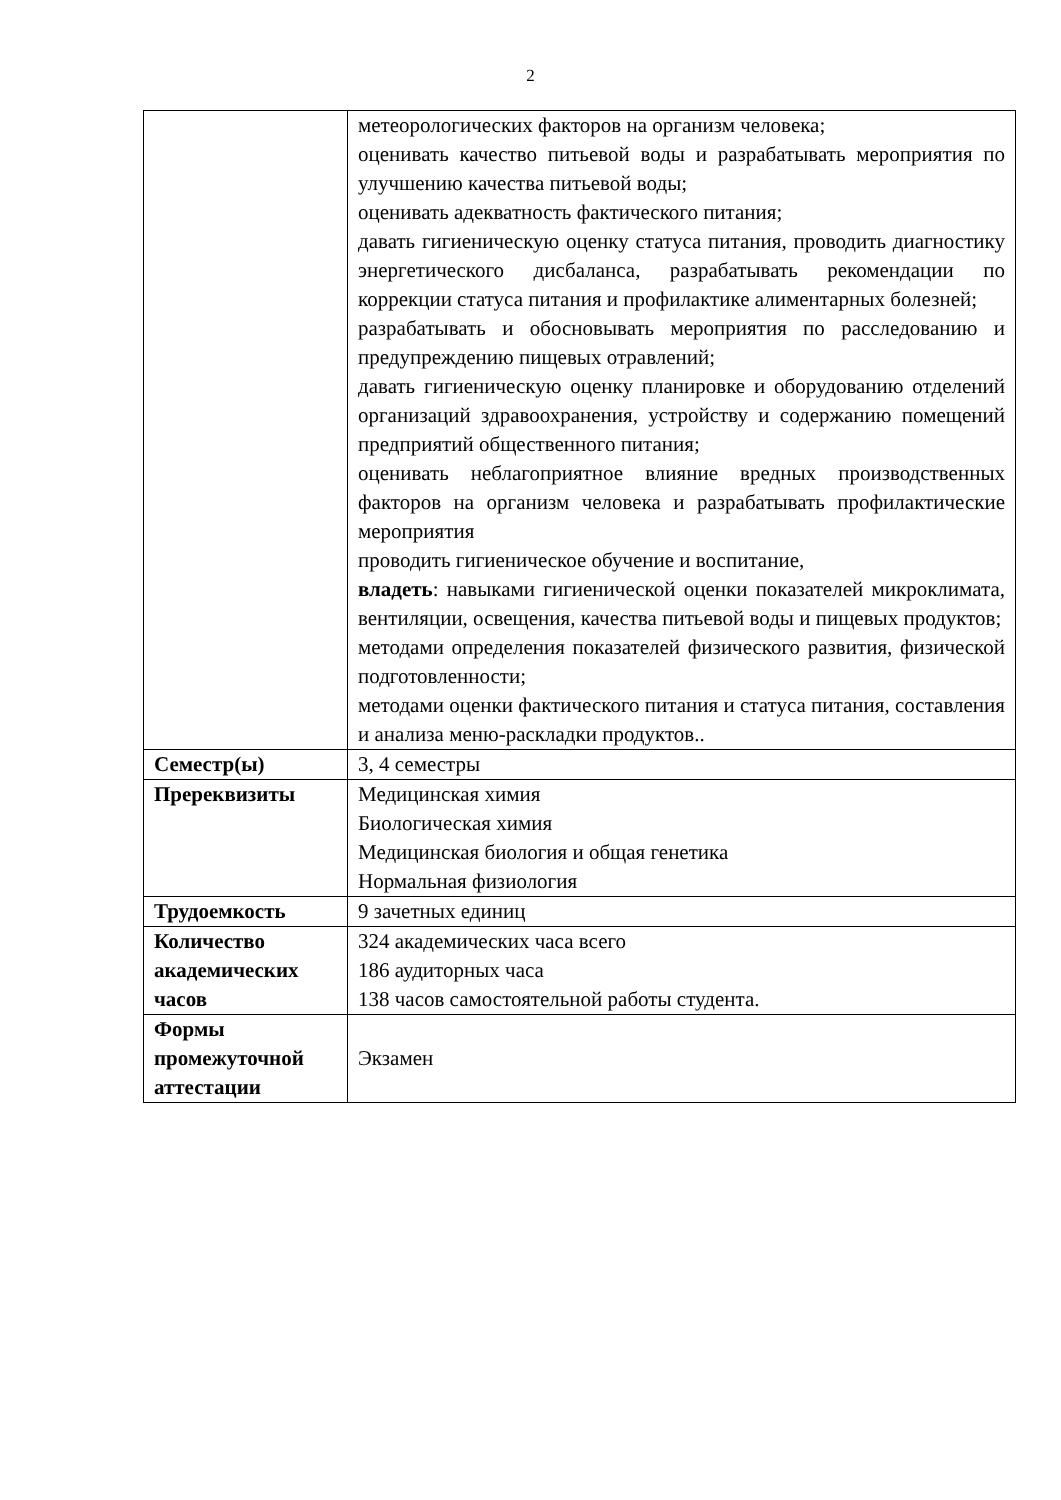2
| | метеорологических факторов на организм человека; оценивать качество питьевой воды и разрабатывать мероприятия по улучшению качества питьевой воды; оценивать адекватность фактического питания; давать гигиеническую оценку статуса питания, проводить диагностику энергетического дисбаланса, разрабатывать рекомендации по коррекции статуса питания и профилактике алиментарных болезней; разрабатывать и обосновывать мероприятия по расследованию и предупреждению пищевых отравлений; давать гигиеническую оценку планировке и оборудованию отделений организаций здравоохранения, устройству и содержанию помещений предприятий общественного питания; оценивать неблагоприятное влияние вредных производственных факторов на организм человека и разрабатывать профилактические мероприятия проводить гигиеническое обучение и воспитание, владеть : навыками гигиенической оценки показателей микроклимата, вентиляции, освещения, качества питьевой воды и пищевых продуктов; методами определения показателей физического развития, физической подготовленности; методами оценки фактического питания и статуса питания, составления и анализа меню-раскладки продуктов.. |
| Семестр(ы) | 3, 4 семестры |
| Пререквизиты | Медицинская химия Биологическая химия Медицинская биология и общая генетика Нормальная физиология |
| Трудоемкость | 9 зачетных единиц |
| Количество академических часов | 324 академических часа всего 186 аудиторных часа 138 часов самостоятельной работы студента. |
| Формы промежуточной аттестации | Экзамен |